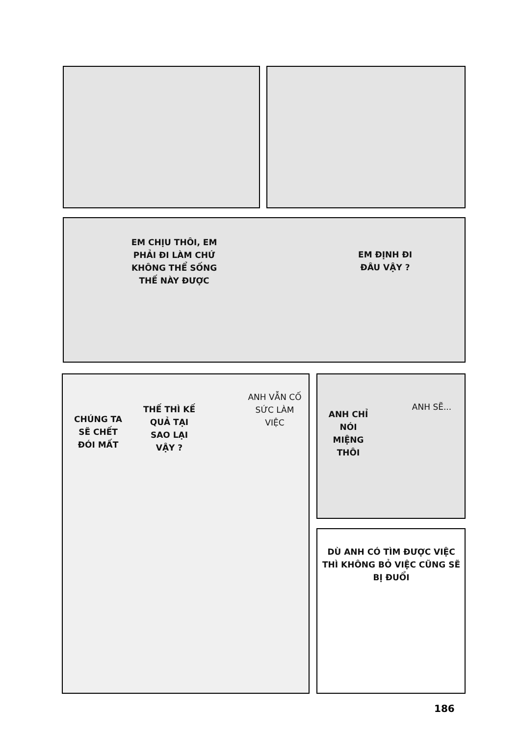EM CHỊU THÔI, EM PHẢI ĐI LÀM CHỨ KHÔNG THỂ SỐNG THẾ NÀY ĐƯỢC
EM ĐỊNH ĐI ĐÂU VẬY ?
CHÚNG TA SẼ CHẾT ĐÓI MẤT
THẾ THÌ KẾ QUẢ TẠI SAO LẠI VẬY ?
ANH VẪN CỐ SỨC LÀM VIỆC
ANH CHỈ NÓI MIỆNG THÔI
ANH SẼ...
DÙ ANH CÓ TÌM ĐƯỢC VIỆC THÌ KHÔNG BỎ VIỆC CŨNG SẼ BỊ ĐUỔI
186